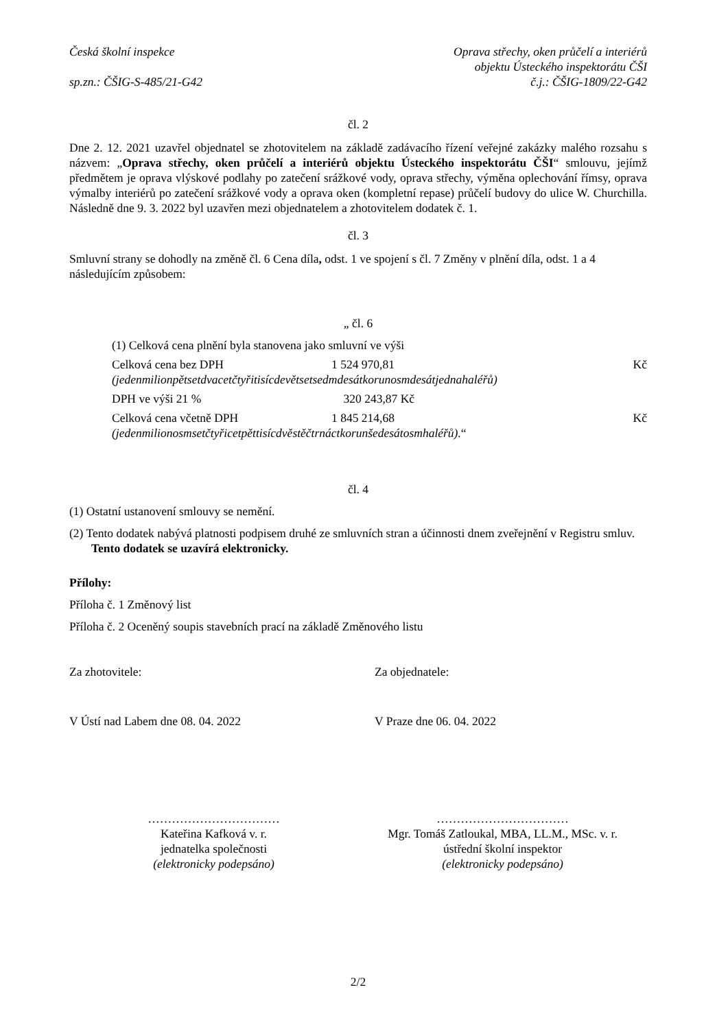Česká školní inspekce
sp.zn.: ČŠIG-S-485/21-G42
Oprava střechy, oken průčelí a interiérů
objektu Ústeckého inspektorátu ČŠI
č.j.: ČŠIG-1809/22-G42
čl. 2
Dne 2. 12. 2021 uzavřel objednatel se zhotovitelem na základě zadávacího řízení veřejné zakázky malého rozsahu s názvem: „Oprava střechy, oken průčelí a interiérů objektu Ústeckého inspektorátu ČŠI“ smlouvu, jejímž předmětem je oprava vlýskové podlahy po zatečení srážkové vody, oprava střechy, výměna oplechování římsy, oprava výmalby interiérů po zatečení srážkové vody a oprava oken (kompletní repase) průčelí budovy do ulice W. Churchilla. Následně dne 9. 3. 2022 byl uzavřen mezi objednatelem a zhotovitelem dodatek č. 1.
čl. 3
Smluvní strany se dohodly na změně čl. 6 Cena díla, odst. 1 ve spojení s čl. 7 Změny v plnění díla, odst. 1 a 4 následujícím způsobem:
„ čl. 6
(1) Celková cena plnění byla stanovena jako smluvní ve výši
Celková cena bez DPH 1 524 970,81 Kč
(jedenmilionpětsetdvacetčtyřitisícdevětsetsedmdesátkorunosmdesátjednahaléřů)
DPH ve výši 21 % 320 243,87 Kč
Celková cena včetně DPH 1 845 214,68 Kč
(jedenmilionosmsetčtyřicetpěttisícdvěstěčtrnáctkorunšedesátosmhaléřů).“
čl. 4
(1) Ostatní ustanovení smlouvy se nemění.
(2) Tento dodatek nabývá platnosti podpisem druhé ze smluvních stran a účinnosti dnem zveřejnění v Registru smluv. Tento dodatek se uzavírá elektronicky.
Přílohy:
Příloha č. 1 Změnový list
Příloha č. 2 Oceněný soupis stavebních prací na základě Změnového listu
Za zhotovitele: Za objednatele:
V Ústí nad Labem dne 08. 04. 2022 V Praze dne 06. 04. 2022
……………………………
Kateřina Kafková v. r.
jednatelka společnosti
(elektronicky podepsáno)
……………………………
Mgr. Tomáš Zatloukal, MBA, LL.M., MSc. v. r.
ústřední školní inspektor
(elektronicky podepsáno)
2/2